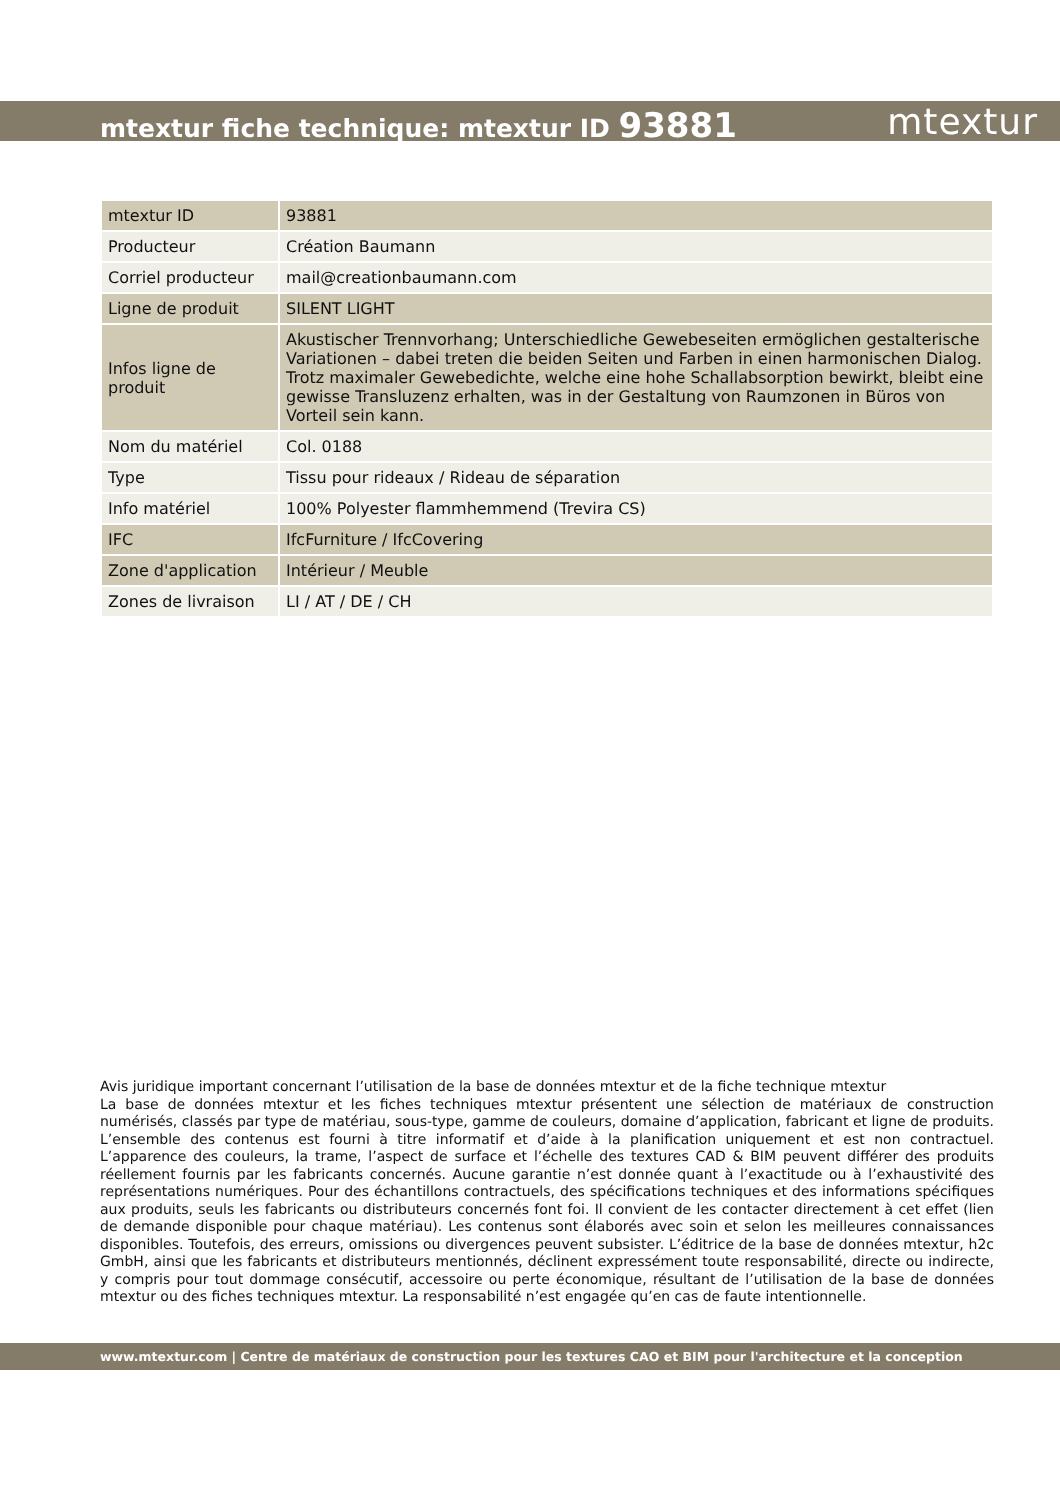mtextur fiche technique: mtextur ID 93881 mtextur
| mtextur ID | 93881 |
| Producteur | Création Baumann |
| Corriel producteur | mail@creationbaumann.com |
| Ligne de produit | SILENT LIGHT |
| Infos ligne de produit | Akustischer Trennvorhang; Unterschiedliche Gewebeseiten ermöglichen gestalterische Variationen – dabei treten die beiden Seiten und Farben in einen harmonischen Dialog. Trotz maximaler Gewebedichte, welche eine hohe Schallabsorption bewirkt, bleibt eine gewisse Transluzenz erhalten, was in der Gestaltung von Raumzonen in Büros von Vorteil sein kann. |
| Nom du matériel | Col. 0188 |
| Type | Tissu pour rideaux / Rideau de séparation |
| Info matériel | 100% Polyester flammhemmend (Trevira CS) |
| IFC | IfcFurniture / IfcCovering |
| Zone d'application | Intérieur / Meuble |
| Zones de livraison | LI / AT / DE / CH |
Avis juridique important concernant l’utilisation de la base de données mtextur et de la fiche technique mtextur
La base de données mtextur et les fiches techniques mtextur présentent une sélection de matériaux de construction numérisés, classés par type de matériau, sous-type, gamme de couleurs, domaine d’application, fabricant et ligne de produits. L’ensemble des contenus est fourni à titre informatif et d’aide à la planification uniquement et est non contractuel. L’apparence des couleurs, la trame, l’aspect de surface et l’échelle des textures CAD & BIM peuvent différer des produits réellement fournis par les fabricants concernés. Aucune garantie n’est donnée quant à l’exactitude ou à l’exhaustivité des représentations numériques. Pour des échantillons contractuels, des spécifications techniques et des informations spécifiques aux produits, seuls les fabricants ou distributeurs concernés font foi. Il convient de les contacter directement à cet effet (lien de demande disponible pour chaque matériau). Les contenus sont élaborés avec soin et selon les meilleures connaissances disponibles. Toutefois, des erreurs, omissions ou divergences peuvent subsister. L’éditrice de la base de données mtextur, h2c GmbH, ainsi que les fabricants et distributeurs mentionnés, déclinent expressément toute responsabilité, directe ou indirecte, y compris pour tout dommage consécutif, accessoire ou perte économique, résultant de l’utilisation de la base de données mtextur ou des fiches techniques mtextur. La responsabilité n’est engagée qu’en cas de faute intentionnelle.
www.mtextur.com | Centre de matériaux de construction pour les textures CAO et BIM pour l'architecture et la conception